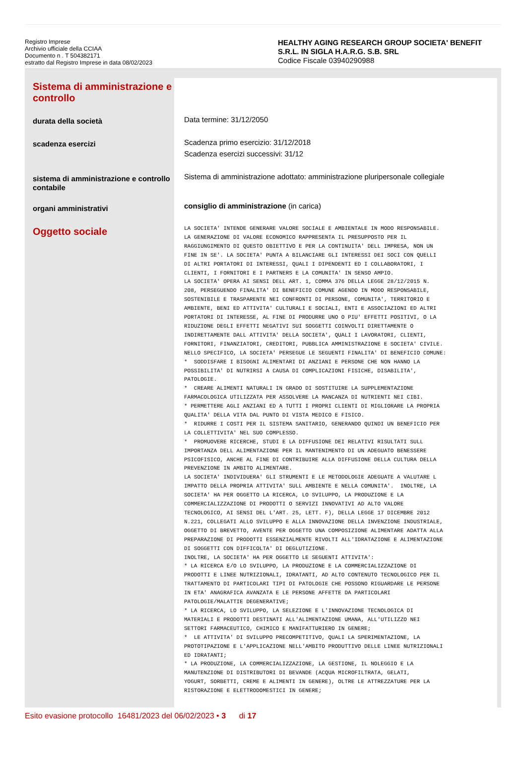Registro Imprese
Archivio ufficiale della CCIAA
Documento n . T 504382171
estratto dal Registro Imprese in data 08/02/2023
HEALTHY AGING RESEARCH GROUP SOCIETA' BENEFIT S.R.L. IN SIGLA H.A.R.G. S.B. SRL
Codice Fiscale 03940290988
Sistema di amministrazione e controllo
durata della società
scadenza esercizi
sistema di amministrazione e controllo contabile
organi amministrativi
Oggetto sociale
Data termine: 31/12/2050
Scadenza primo esercizio: 31/12/2018
Scadenza esercizi successivi: 31/12
Sistema di amministrazione adottato: amministrazione pluripersonale collegiale
consiglio di amministrazione (in carica)
LA SOCIETA' INTENDE GENERARE VALORE SOCIALE E AMBIENTALE IN MODO RESPONSABILE. LA GENERAZIONE DI VALORE ECONOMICO RAPPRESENTA IL PRESUPPOSTO PER IL RAGGIUNGIMENTO DI QUESTO OBIETTIVO E PER LA CONTINUITA' DELL IMPRESA, NON UN FINE IN SE'. LA SOCIETA' PUNTA A BILANCIARE GLI INTERESSI DEI SOCI CON QUELLI DI ALTRI PORTATORI DI INTERESSI, QUALI I DIPENDENTI ED I COLLABORATORI, I CLIENTI, I FORNITORI E I PARTNERS E LA COMUNITA' IN SENSO AMPIO. LA SOCIETA' OPERA AI SENSI DELL ART. 1, COMMA 376 DELLA LEGGE 28/12/2015 N. 208, PERSEGUENDO FINALITA' DI BENEFICIO COMUNE AGENDO IN MODO RESPONSABILE, SOSTENIBILE E TRASPARENTE NEI CONFRONTI DI PERSONE, COMUNITA', TERRITORIO E AMBIENTE, BENI ED ATTIVITA' CULTURALI E SOCIALI, ENTI E ASSOCIAZIONI ED ALTRI PORTATORI DI INTERESSE, AL FINE DI PRODURRE UNO O PIU' EFFETTI POSITIVI, O LA RIDUZIONE DEGLI EFFETTI NEGATIVI SUI SOGGETTI COINVOLTI DIRETTAMENTE O INDIRETTAMENTE DALL ATTIVITA' DELLA SOCIETA', QUALI I LAVORATORI, CLIENTI, FORNITORI, FINANZIATORI, CREDITORI, PUBBLICA AMMINISTRAZIONE E SOCIETA' CIVILE. NELLO SPECIFICO, LA SOCIETA' PERSEGUE LE SEGUENTI FINALITA' DI BENEFICIO COMUNE: * SODDISFARE I BISOGNI ALIMENTARI DI ANZIANI E PERSONE CHE NON HANNO LA POSSIBILITA' DI NUTRIRSI A CAUSA DI COMPLICAZIONI FISICHE, DISABILITA', PATOLOGIE. * CREARE ALIMENTI NATURALI IN GRADO DI SOSTITUIRE LA SUPPLEMENTAZIONE FARMACOLOGICA UTILIZZATA PER ASSOLVERE LA MANCANZA DI NUTRIENTI NEI CIBI. * PERMETTERE AGLI ANZIANI ED A TUTTI I PROPRI CLIENTI DI MIGLIORARE LA PROPRIA QUALITA' DELLA VITA DAL PUNTO DI VISTA MEDICO E FISICO. * RIDURRE I COSTI PER IL SISTEMA SANITARIO, GENERANDO QUINDI UN BENEFICIO PER LA COLLETTIVITA' NEL SUO COMPLESSO. * PROMUOVERE RICERCHE, STUDI E LA DIFFUSIONE DEI RELATIVI RISULTATI SULL IMPORTANZA DELL ALIMENTAZIONE PER IL MANTENIMENTO DI UN ADEGUATO BENESSERE PSICOFISICO, ANCHE AL FINE DI CONTRIBUIRE ALLA DIFFUSIONE DELLA CULTURA DELLA PREVENZIONE IN AMBITO ALIMENTARE. LA SOCIETA' INDIVIDUERA' GLI STRUMENTI E LE METODOLOGIE ADEGUATE A VALUTARE L IMPATTO DELLA PROPRIA ATTIVITA' SULL AMBIENTE E NELLA COMUNITA'. INOLTRE, LA SOCIETA' HA PER OGGETTO LA RICERCA, LO SVILUPPO, LA PRODUZIONE E LA COMMERCIALIZZAZIONE DI PRODOTTI O SERVIZI INNOVATIVI AD ALTO VALORE TECNOLOGICO, AI SENSI DEL L'ART. 25, LETT. F), DELLA LEGGE 17 DICEMBRE 2012 N.221, COLLEGATI ALLO SVILUPPO E ALLA INNOVAZIONE DELLA INVENZIONE INDUSTRIALE, OGGETTO DI BREVETTO, AVENTE PER OGGETTO UNA COMPOSIZIONE ALIMENTARE ADATTA ALLA PREPARAZIONE DI PRODOTTI ESSENZIALMENTE RIVOLTI ALL'IDRATAZIONE E ALIMENTAZIONE DI SOGGETTI CON DIFFICOLTA' DI DEGLUTIZIONE. INOLTRE, LA SOCIETA' HA PER OGGETTO LE SEGUENTI ATTIVITA': * LA RICERCA E/O LO SVILUPPO, LA PRODUZIONE E LA COMMERCIALIZZAZIONE DI PRODOTTI E LINEE NUTRIZIONALI, IDRATANTI, AD ALTO CONTENUTO TECNOLOGICO PER IL TRATTAMENTO DI PARTICOLARI TIPI DI PATOLOGIE CHE POSSONO RIGUARDARE LE PERSONE IN ETA' ANAGRAFICA AVANZATA E LE PERSONE AFFETTE DA PARTICOLARI PATOLOGIE/MALATTIE DEGENERATIVE; * LA RICERCA, LO SVILUPPO, LA SELEZIONE E L'INNOVAZIONE TECNOLOGICA DI MATERIALI E PRODOTTI DESTINATI ALL'ALIMENTAZIONE UMANA, ALL'UTILIZZO NEI SETTORI FARMACEUTICO, CHIMICO E MANIFATTURIERO IN GENERE; * LE ATTIVITA' DI SVILUPPO PRECOMPETITIVO, QUALI LA SPERIMENTAZIONE, LA PROTOTIPAZIONE E L'APPLICAZIONE NELL'AMBITO PRODUTTIVO DELLE LINEE NUTRIZIONALI ED IDRATANTI; * LA PRODUZIONE, LA COMMERCIALIZZAZIONE, LA GESTIONE, IL NOLEGGIO E LA MANUTENZIONE DI DISTRIBUTORI DI BEVANDE (ACQUA MICROFILTRATA, GELATI, YOGURT, SORBETTI, CREME E ALIMENTI IN GENERE), OLTRE LE ATTREZZATURE PER LA RISTORAZIONE E ELETTRODOMESTICI IN GENERE;
Esito evasione protocollo 16481/2023 del 06/02/2023 • 3 di 17